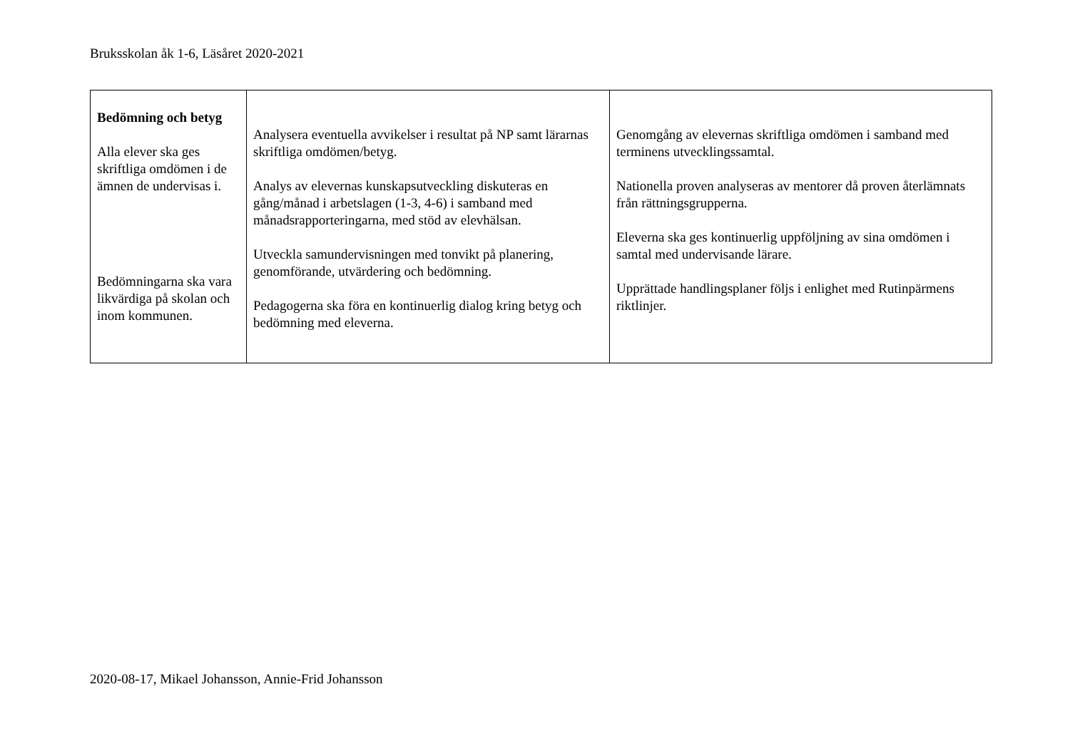Bruksskolan åk 1-6, Läsåret 2020-2021
| Bedömning och betyg Alla elever ska ges skriftliga omdömen i de ämnen de undervisas i. Bedömningarna ska vara likvärdiga på skolan och inom kommunen. | Analysera eventuella avvikelser i resultat på NP samt lärarnas skriftliga omdömen/betyg. Analys av elevernas kunskapsutveckling diskuteras en gång/månad i arbetslagen (1-3, 4-6) i samband med månadsrapporteringarna, med stöd av elevhälsan. Utveckla samundervisningen med tonvikt på planering, genomförande, utvärdering och bedömning. Pedagogerna ska föra en kontinuerlig dialog kring betyg och bedömning med eleverna. | Genomgång av elevernas skriftliga omdömen i samband med terminens utvecklingssamtal. Nationella proven analyseras av mentorer då proven återlämnats från rättningsgrupperna. Eleverna ska ges kontinuerlig uppföljning av sina omdömen i samtal med undervisande lärare. Upprättade handlingsplaner följs i enlighet med Rutinpärmens riktlinjer. |
2020-08-17, Mikael Johansson, Annie-Frid Johansson